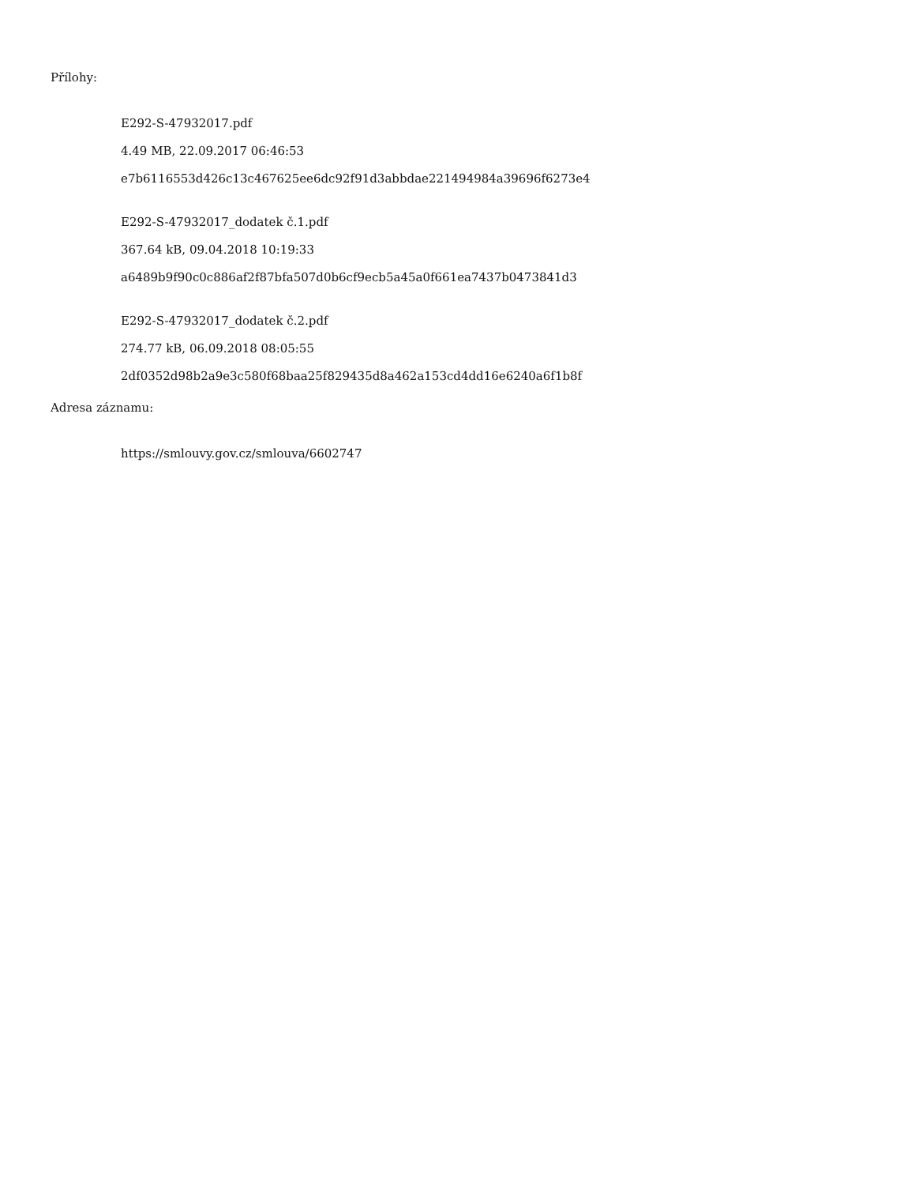Přílohy:
E292-S-47932017.pdf
4.49 MB, 22.09.2017 06:46:53
e7b6116553d426c13c467625ee6dc92f91d3abbdae221494984a39696f6273e4
E292-S-47932017_dodatek č.1.pdf
367.64 kB, 09.04.2018 10:19:33
a6489b9f90c0c886af2f87bfa507d0b6cf9ecb5a45a0f661ea7437b0473841d3
E292-S-47932017_dodatek č.2.pdf
274.77 kB, 06.09.2018 08:05:55
2df0352d98b2a9e3c580f68baa25f829435d8a462a153cd4dd16e6240a6f1b8f
Adresa záznamu:
https://smlouvy.gov.cz/smlouva/6602747